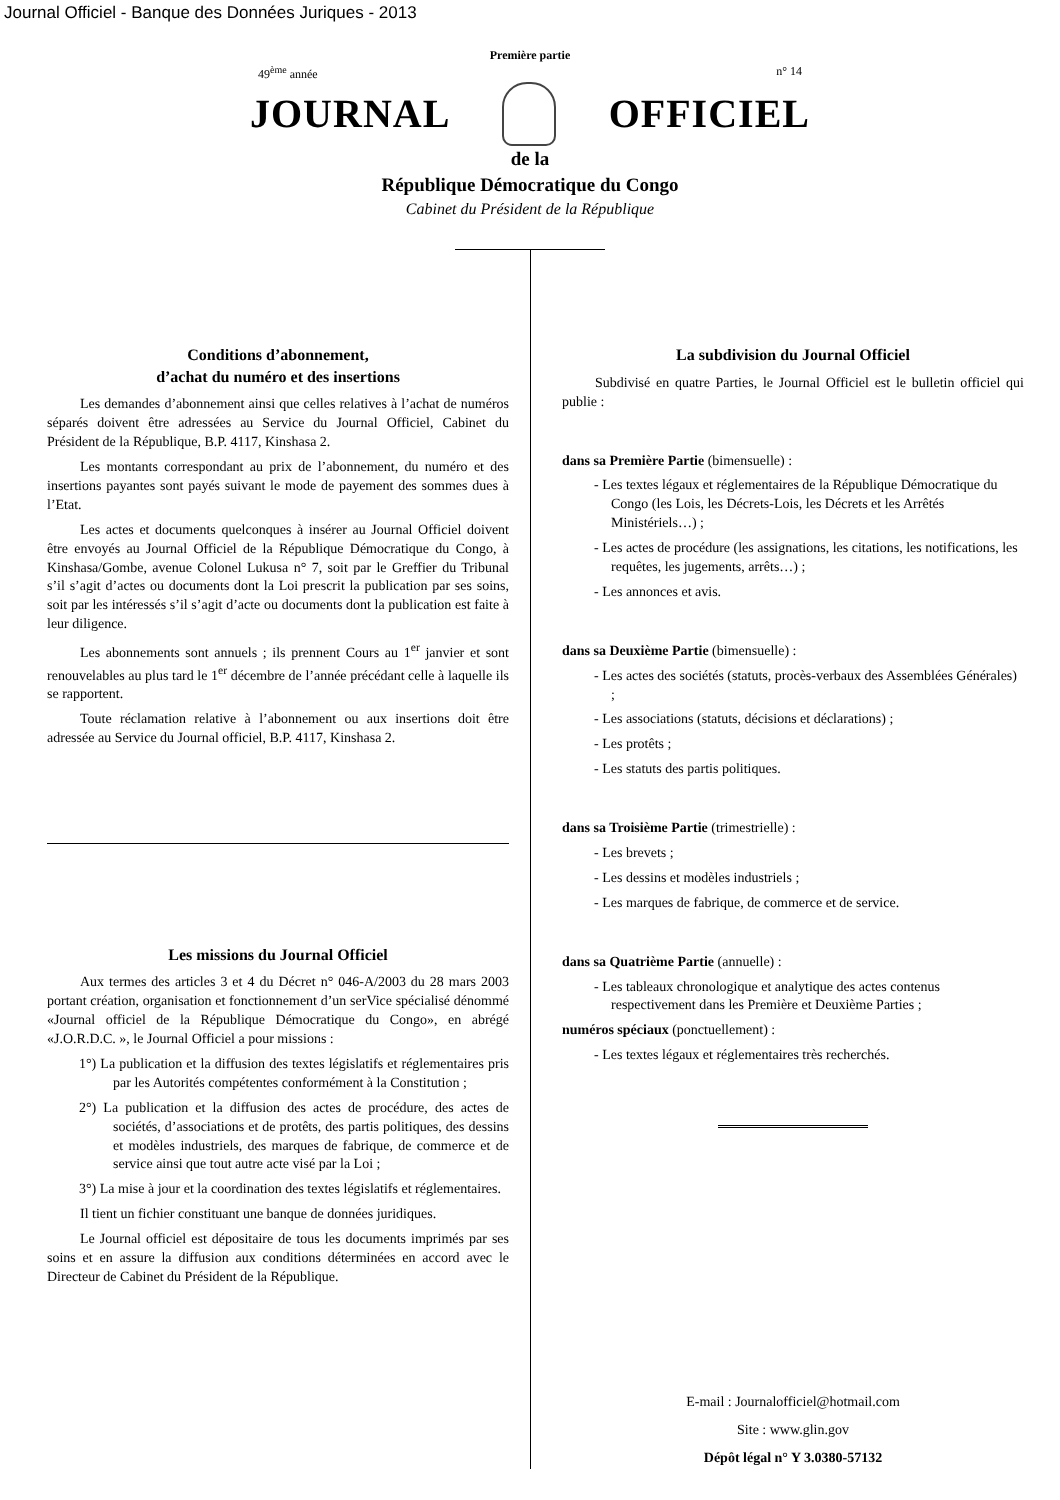Journal Officiel - Banque des Données Juriques - 2013
Première partie
49<sup>ème</sup> année n° 14
JOURNAL OFFICIEL
de la
République Démocratique du Congo
Cabinet du Président de la République
Conditions d’abonnement,
d’achat du numéro et des insertions
Les demandes d’abonnement ainsi que celles relatives à l’achat de numéros séparés doivent être adressées au Service du Journal Officiel, Cabinet du Président de la République, B.P. 4117, Kinshasa 2.
Les montants correspondant au prix de l’abonnement, du numéro et des insertions payantes sont payés suivant le mode de payement des sommes dues à l’Etat.
Les actes et documents quelconques à insérer au Journal Officiel doivent être envoyés au Journal Officiel de la République Démocratique du Congo, à Kinshasa/Gombe, avenue Colonel Lukusa n° 7, soit par le Greffier du Tribunal s’il s’agit d’actes ou documents dont la Loi prescrit la publication par ses soins, soit par les intéressés s’il s’agit d’acte ou documents dont la publication est faite à leur diligence.
Les abonnements sont annuels ; ils prennent Cours au 1<sup>er</sup> janvier et sont renouvelables au plus tard le 1<sup>er</sup> décembre de l’année précédant celle à laquelle ils se rapportent.
Toute réclamation relative à l’abonnement ou aux insertions doit être adressée au Service du Journal officiel, B.P. 4117, Kinshasa 2.
Les missions du Journal Officiel
Aux termes des articles 3 et 4 du Décret n° 046-A/2003 du 28 mars 2003 portant création, organisation et fonctionnement d’un serVice spécialisé dénommé «Journal officiel de la République Démocratique du Congo», en abrégé «J.O.R.D.C. », le Journal Officiel a pour missions :
1°) La publication et la diffusion des textes législatifs et réglementaires pris par les Autorités compétentes conformément à la Constitution ;
2°) La publication et la diffusion des actes de procédure, des actes de sociétés, d’associations et de protêts, des partis politiques, des dessins et modèles industriels, des marques de fabrique, de commerce et de service ainsi que tout autre acte visé par la Loi ;
3°) La mise à jour et la coordination des textes législatifs et réglementaires.
Il tient un fichier constituant une banque de données juridiques.
Le Journal officiel est dépositaire de tous les documents imprimés par ses soins et en assure la diffusion aux conditions déterminées en accord avec le Directeur de Cabinet du Président de la République.
La subdivision du Journal Officiel
Subdivisé en quatre Parties, le Journal Officiel est le bulletin officiel qui publie :
dans sa Première Partie (bimensuelle) :
- Les textes légaux et réglementaires de la République Démocratique du Congo (les Lois, les Décrets-Lois, les Décrets et les Arrêtés Ministériels…) ;
- Les actes de procédure (les assignations, les citations, les notifications, les requêtes, les jugements, arrêts…) ;
- Les annonces et avis.
dans sa Deuxième Partie (bimensuelle) :
- Les actes des sociétés (statuts, procès-verbaux des Assemblées Générales) ;
- Les associations (statuts, décisions et déclarations) ;
- Les protêts ;
- Les statuts des partis politiques.
dans sa Troisième Partie (trimestrielle) :
- Les brevets ;
- Les dessins et modèles industriels ;
- Les marques de fabrique, de commerce et de service.
dans sa Quatrième Partie (annuelle) :
- Les tableaux chronologique et analytique des actes contenus respectivement dans les Première et Deuxième Parties ;
numéros spéciaux (ponctuellement) :
- Les textes légaux et réglementaires très recherchés.
E-mail : Journalofficiel@hotmail.com
Site : www.glin.gov
Dépôt légal n° Y 3.0380-57132